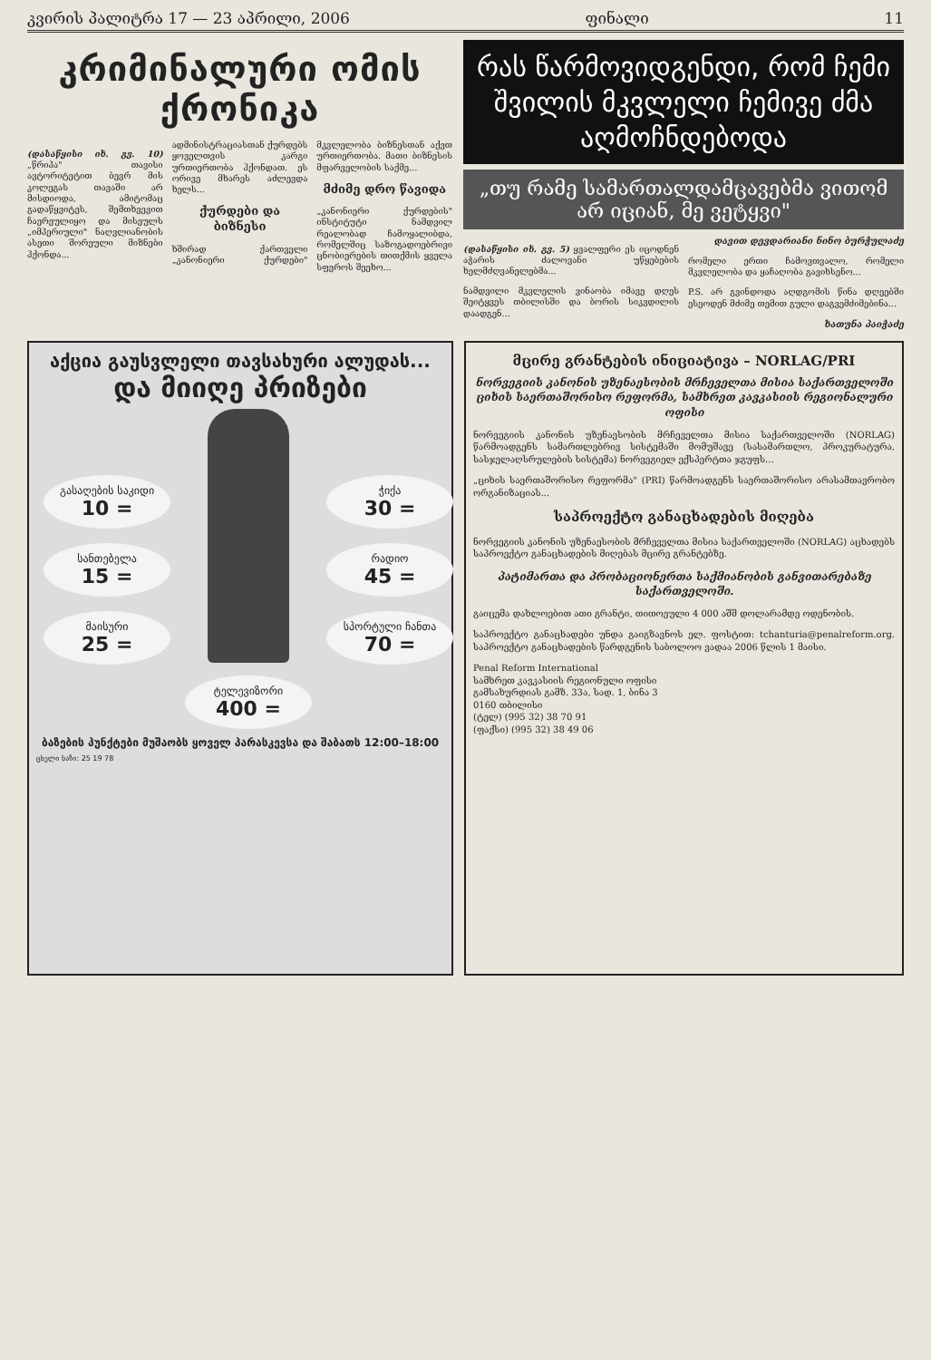კვირის პალიტრა 17 — 23 აპრილი, 2006 ფინალი 11
კრიმინალური ომის ქრონიკა
(დასაწყისი იხ. გვ. 10) „წრიპა" თავისი ავტორიტეტით ბევრ მის კოლეგას თავაში არ მისდიოდა, ამიტომაც გადაწყვიტეს, შემთხვევით ჩაერეულიყო და მისეულს „იმპერიული" ნაღვლიანობის ასეთი შორეული მიზნები ჰქონდა...
ადმინისტრაციასთან ქურდებს ყოველთვის კარგი ურთიერთობა ჰქონდათ. ეს ორივე მხარეს აძლევდა ხელს...
ქურდები და ბიზნესი
ხშირად ქართველი „კანონიერი ქურდები" მკვლელობა ბიზნესთან აქვთ ურთიერთობა. მათი ბიზნესის მფარველობის საქმე...
მძიმე დრო წავიდა
„კანონიერი ქურდების" ინსტიტუტი ნამდვილ რეალობად ჩამოყალიბდა, რომელშიც საზოგადოებრივი ცნობიერების თითქმის ყველა სფეროს შეეხო...
რას წარმოვიდგენდი, რომ ჩემი შვილის მკვლელი ჩემივე ძმა აღმოჩნდებოდა
„თუ რამე სამართალდამცავებმა ვითომ არ იციან, მე ვეტყვი"
(დასაწყისი იხ. გვ. 5) ყვალფერი ეს იცოდნენ აჭარის ძალოვანი უწყებების ხელმძღვანელებმა...
ნამდვილი მკვლელის ვინაობა იმავე დღეს შეიტყვეს თბილისში და ბორის სიკვდილის დაადგენ...
დავით დევდარიანი ნინო ბურჭულაძე
რომელი ერთი ჩამოვთვალო, რომელი მკვლელობა და ყაჩაღობა გავიხსენო...
P.S. არ გვინდოდა აღდგომის წინა დღეებში ესეოდენ მძიმე თემით გული დაგვემძიმებინა...
ხათუნა პაიჭაძე
აქცია გაუსვლელი თავსახური ალუდას...
და მიიღე პრიზები
გასაღების საკიდი 10 =
სანთებელა 15 =
მაისური 25 =
ტელევიზორი 400 =
ჭიქა 30 =
რადიო 45 =
სპორტული ჩანთა 70 =
ბაზების პუნქტები მუშაობს ყოველ პარასკევსა და შაბათს 12:00–18:00
ცხელი ხაზი: 25 19 78
მცირე გრანტების ინიციატივა – NORLAG/PRI
ნორვეგიის კანონის უზენაესობის მრჩეველთა მისია საქართველოში ციხის საერთაშორისო რეფორმა, სამხრეთ კავკასიის რეგიონალური ოფისი
ნორვეგიის კანონის უზენაესობის მრჩეველთა მისია საქართველოში (NORLAG) წარმოადგენს სამართლებრივ სისტემაში მომუშავე (სასამართლო, პროკურატურა, სასჯელაღსრულების სისტემა) ნორვეგიელ ექსპერტთა ჯგუფს...
„ციხის საერთაშორისო რეფორმა" (PRI) წარმოადგენს საერთაშორისო არასამთავრობო ორგანიზაციას...
საპროექტო განაცხადების მიღება
ნორვეგიის კანონის უზენაესობის მრჩეველთა მისია საქართველოში (NORLAG) აცხადებს საპროექტო განაცხადების მიღებას მცირე გრანტებზე.
პატიმართა და პრობაციონერთა საქმიანობის განვითარებაზე საქართველოში.
გაიცემა დახლოებით ათი გრანტი, თითოეული 4 000 აშშ დოლარამდე ოდენობის.
საპროექტო განაცხადები უნდა გაიგზავნოს ელ. ფოსტით: tchanturia@penalreform.org. საპროექტო განაცხადების წარდგენის საბოლოო ვადაა 2006 წლის 1 მაისი.
Penal Reform International
სამხრეთ კავკასიის რეგიონული ოფისი
გამსახურდიას გამზ. 33ა, სად. 1, ბინა 3
0160 თბილისი
(ტელ) (995 32) 38 70 91
(ფაქსი) (995 32) 38 49 06